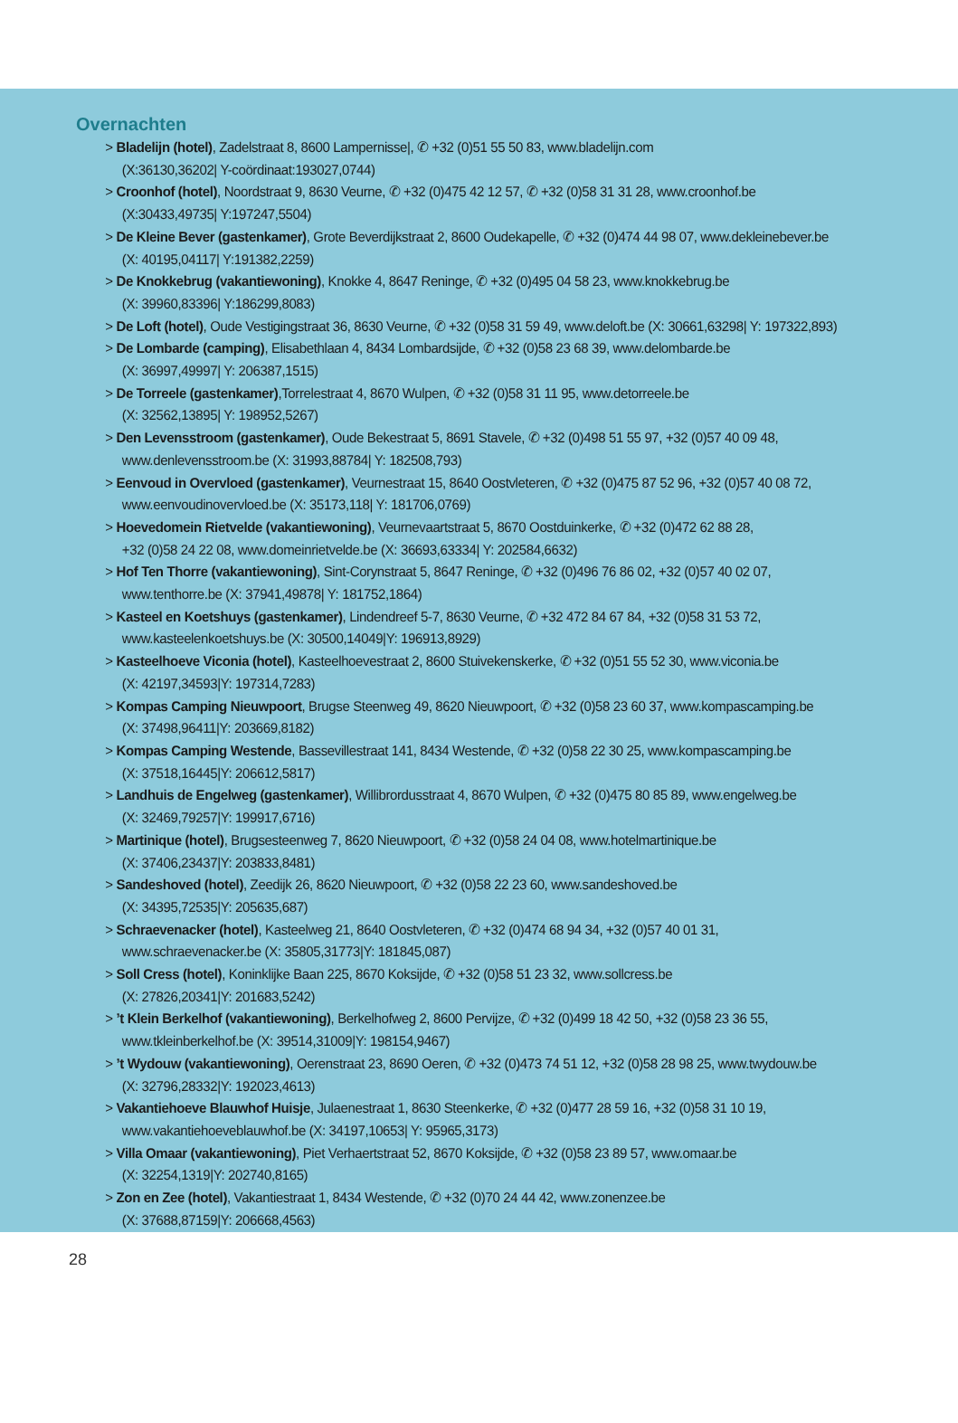Overnachten
> Bladelijn (hotel), Zadelstraat 8, 8600 Lampernisse|, ✆ +32 (0)51 55 50 83, www.bladelijn.com
(X:36130,36202| Y-coördinaat:193027,0744)
> Croonhof (hotel), Noordstraat 9, 8630 Veurne, ✆ +32 (0)475 42 12 57, ✆ +32 (0)58 31 31 28, www.croonhof.be
(X:30433,49735| Y:197247,5504)
> De Kleine Bever (gastenkamer), Grote Beverdijkstraat 2, 8600 Oudekapelle, ✆ +32 (0)474 44 98 07, www.dekleinebever.be
(X: 40195,04117| Y:191382,2259)
> De Knokkebrug (vakantiewoning), Knokke 4, 8647 Reninge, ✆ +32 (0)495 04 58 23, www.knokkebrug.be
(X: 39960,83396| Y:186299,8083)
> De Loft (hotel), Oude Vestigingstraat 36, 8630 Veurne, ✆ +32 (0)58 31 59 49, www.deloft.be (X: 30661,63298| Y: 197322,893)
> De Lombarde (camping), Elisabethlaan 4, 8434 Lombardsijde, ✆ +32 (0)58 23 68 39, www.delombarde.be
(X: 36997,49997| Y: 206387,1515)
> De Torreele (gastenkamer),Torrelestraat 4, 8670 Wulpen, ✆ +32 (0)58 31 11 95, www.detorreele.be
(X: 32562,13895| Y: 198952,5267)
> Den Levensstroom (gastenkamer), Oude Bekestraat 5, 8691 Stavele, ✆ +32 (0)498 51 55 97, +32 (0)57 40 09 48,
www.denlevensstroom.be (X: 31993,88784| Y: 182508,793)
> Eenvoud in Overvloed (gastenkamer), Veurnestraat 15, 8640 Oostvleteren, ✆ +32 (0)475 87 52 96, +32 (0)57 40 08 72,
www.eenvoudinovervloed.be (X: 35173,118| Y: 181706,0769)
> Hoevedomein Rietvelde (vakantiewoning), Veurnevaartstraat 5, 8670 Oostduinkerke, ✆ +32 (0)472 62 88 28,
+32 (0)58 24 22 08, www.domeinrietvelde.be (X: 36693,63334| Y: 202584,6632)
> Hof Ten Thorre (vakantiewoning), Sint-Corynstraat 5, 8647 Reninge, ✆ +32 (0)496 76 86 02, +32 (0)57 40 02 07,
www.tenthorre.be (X: 37941,49878| Y: 181752,1864)
> Kasteel en Koetshuys (gastenkamer), Lindendreef 5-7, 8630 Veurne, ✆ +32 472 84 67 84, +32 (0)58 31 53 72,
www.kasteelenkoetshuys.be (X: 30500,14049|Y: 196913,8929)
> Kasteelhoeve Viconia (hotel), Kasteelhoevestraat 2, 8600 Stuivekenskerke, ✆ +32 (0)51 55 52 30, www.viconia.be
(X: 42197,34593|Y: 197314,7283)
> Kompas Camping Nieuwpoort, Brugse Steenweg 49, 8620 Nieuwpoort, ✆ +32 (0)58 23 60 37, www.kompascamping.be
(X: 37498,96411|Y: 203669,8182)
> Kompas Camping Westende, Bassevillestraat 141, 8434 Westende, ✆ +32 (0)58 22 30 25, www.kompascamping.be
(X: 37518,16445|Y: 206612,5817)
> Landhuis de Engelweg (gastenkamer), Willibrordusstraat 4, 8670 Wulpen, ✆ +32 (0)475 80 85 89, www.engelweg.be
(X: 32469,79257|Y: 199917,6716)
> Martinique (hotel), Brugsesteenweg 7, 8620 Nieuwpoort, ✆ +32 (0)58 24 04 08, www.hotelmartinique.be
(X: 37406,23437|Y: 203833,8481)
> Sandeshoved (hotel), Zeedijk 26, 8620 Nieuwpoort, ✆ +32 (0)58 22 23 60, www.sandeshoved.be
(X: 34395,72535|Y: 205635,687)
> Schraevenacker (hotel), Kasteelweg 21, 8640 Oostvleteren, ✆ +32 (0)474 68 94 34, +32 (0)57 40 01 31,
www.schraevenacker.be (X: 35805,31773|Y: 181845,087)
> Soll Cress (hotel), Koninklijke Baan 225, 8670 Koksijde, ✆ +32 (0)58 51 23 32, www.sollcress.be
(X: 27826,20341|Y: 201683,5242)
> ’t Klein Berkelhof (vakantiewoning), Berkelhofweg 2, 8600 Pervijze, ✆ +32 (0)499 18 42 50, +32 (0)58 23 36 55,
www.tkleinberkelhof.be (X: 39514,31009|Y: 198154,9467)
> ’t Wydouw (vakantiewoning), Oerenstraat 23, 8690 Oeren, ✆ +32 (0)473 74 51 12, +32 (0)58 28 98 25, www.twydouw.be
(X: 32796,28332|Y: 192023,4613)
> Vakantiehoeve Blauwhof Huisje, Julaenestraat 1, 8630 Steenkerke, ✆ +32 (0)477 28 59 16, +32 (0)58 31 10 19,
www.vakantiehoeveblauwhof.be (X: 34197,10653| Y: 95965,3173)
> Villa Omaar (vakantiewoning), Piet Verhaertstraat 52, 8670 Koksijde, ✆ +32 (0)58 23 89 57, www.omaar.be
(X: 32254,1319|Y: 202740,8165)
> Zon en Zee (hotel), Vakantiestraat 1, 8434 Westende, ✆ +32 (0)70 24 44 42, www.zonenzee.be
(X: 37688,87159|Y: 206668,4563)
28